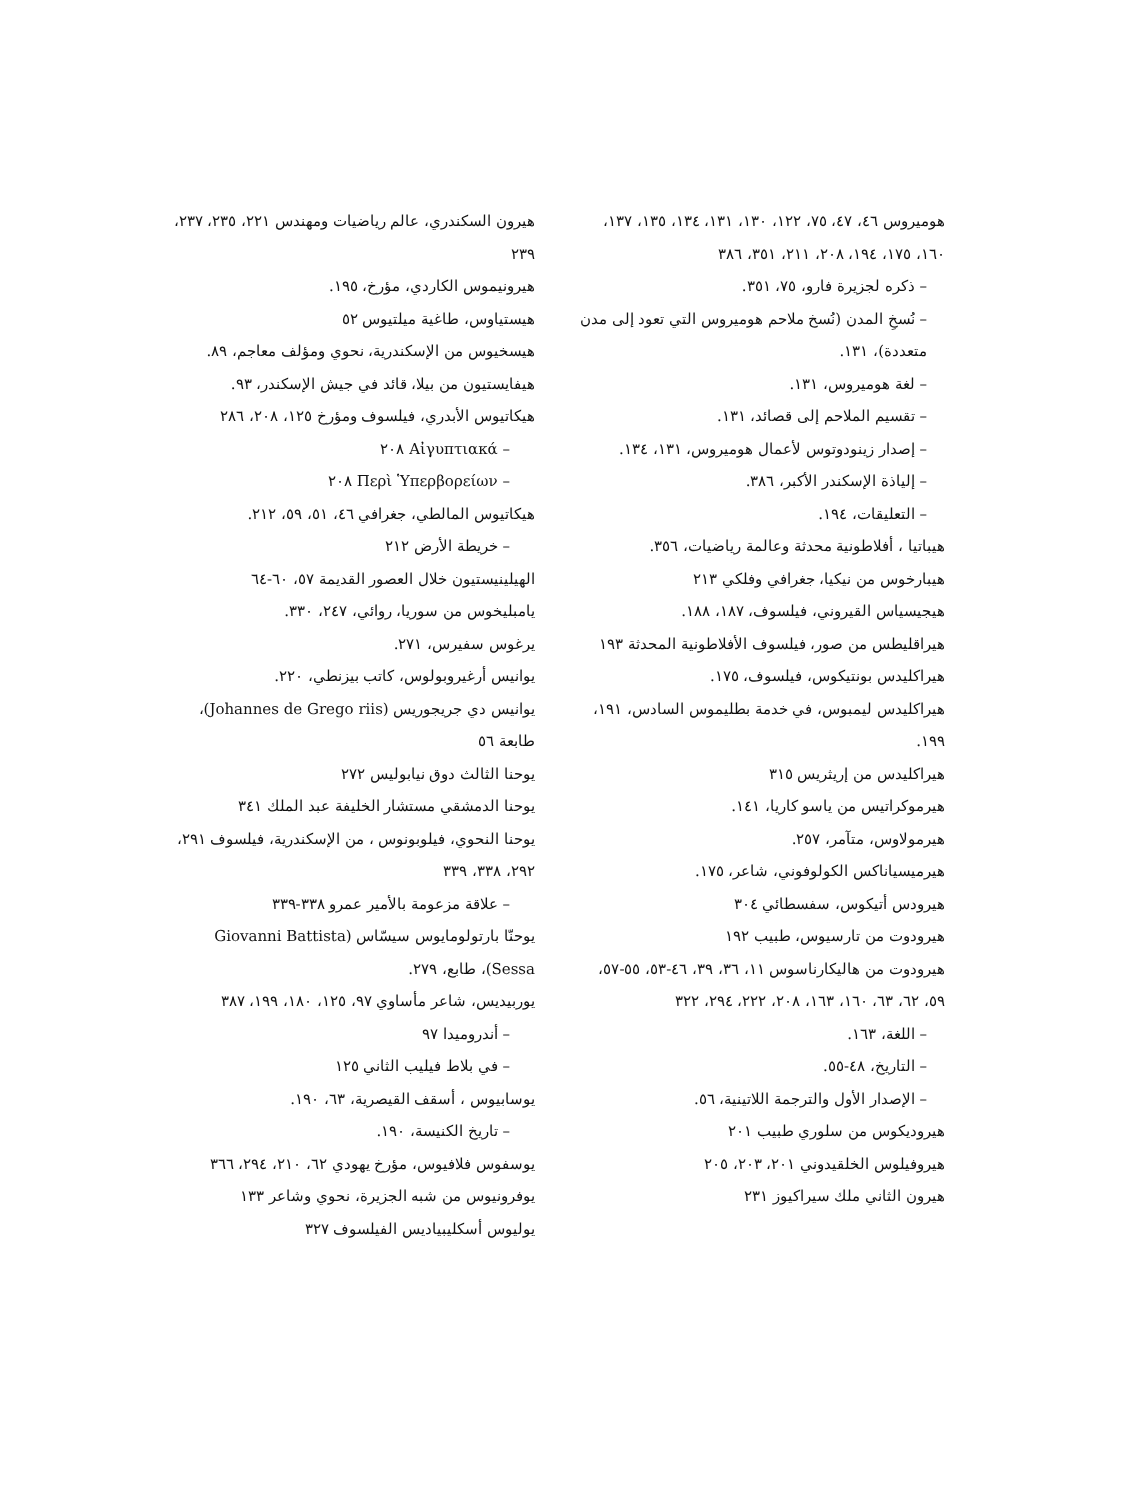هوميروس ٤٦، ٤٧، ٧٥، ١٢٢، ١٣٠، ١٣١، ١٣٤، ١٣٥، ١٣٧، ١٦٠، ١٧٥، ١٩٤، ٢٠٨، ٢١١، ٣٥١، ٣٨٦
– ذكره لجزيرة فارو، ٧٥، ٣٥١.
– نُسخِ المدن (نُسخ ملاحم هوميروس التي تعود إلى مدن متعددة)، ١٣١.
– لغة هوميروس، ١٣١.
– تقسيم الملاحم إلى قصائد، ١٣١.
– إصدار زينودوتوس لأعمال هوميروس، ١٣١، ١٣٤.
– إلياذة الإسكندر الأكبر، ٣٨٦.
– التعليقات، ١٩٤.
هيباتيا ، أفلاطونية محدثة وعالمة رياضيات، ٣٥٦.
هيبارخوس من نيكيا، جغرافي وفلكي ٢١٣
هيجيسياس القيروني، فيلسوف، ١٨٧، ١٨٨.
هيراقليطس من صور، فيلسوف الأفلاطونية المحدثة ١٩٣
هيراكليدس بونتيكوس، فيلسوف، ١٧٥.
هيراكليدس ليمبوس، في خدمة بطليموس السادس، ١٩١، ١٩٩.
هيراكليدس من إريثريس ٣١٥
هيرموكراتيس من ياسو كاريا، ١٤١.
هيرمولاوس، متآمر، ٢٥٧.
هيرميسياناكس الكولوفوني، شاعر، ١٧٥.
هيرودس أتيكوس، سفسطائي ٣٠٤
هيرودوت من تارسيوس، طبيب ١٩٢
هيرودوت من هاليكارناسوس ١١، ٣٦، ٣٩، ٤٦-٥٣، ٥٥-٥٧، ٥٩، ٦٢، ٦٣، ١٦٠، ١٦٣، ٢٠٨، ٢٢٢، ٢٩٤، ٣٢٢
– اللغة، ١٦٣.
– التاريخ، ٤٨-٥٥.
– الإصدار الأول والترجمة اللاتينية، ٥٦.
هيروديكوس من سلوري طبيب ٢٠١
هيروفيلوس الخلقيدوني ٢٠١، ٢٠٣، ٢٠٥
هيرون الثاني ملك سيراكيوز ٢٣١
هيرون السكندري، عالم رياضيات ومهندس ٢٢١، ٢٣٥، ٢٣٧، ٢٣٩
هيرونيموس الكاردي، مؤرخ، ١٩٥.
هيستياوس، طاغية ميلتيوس ٥٢
هيسخيوس من الإسكندرية، نحوي ومؤلف معاجم، ٨٩.
هيفايستيون من بيلا، قائد في جيش الإسكندر، ٩٣.
هيكاتيوس الأبدري، فيلسوف ومؤرخ ١٢٥، ٢٠٨، ٢٨٦
– Αἰγυπτιακά ٢٠٨
– Περὶ Ὑπερβορείων ٢٠٨
هيكاتيوس المالطي، جغرافي ٤٦، ٥١، ٥٩، ٢١٢.
– خريطة الأرض ٢١٢
الهيلينيستيون خلال العصور القديمة ٥٧، ٦٠-٦٤
يامبليخوس من سوريا، روائي، ٢٤٧، ٣٣٠.
يرغوس سفيرس، ٢٧١.
يوانيس أرغيروبولوس، كاتب بيزنطي، ٢٢٠.
يوانيس دي جريجوريس (Johannes de Grego riis)، طابعة ٥٦
يوحنا الثالث دوق نيابوليس ٢٧٢
يوحنا الدمشقي مستشار الخليفة عبد الملك ٣٤١
يوحنا النحوي، فيلوبونوس ، من الإسكندرية، فيلسوف ٢٩١، ٢٩٢، ٣٣٨، ٣٣٩
– علاقة مزعومة بالأمير عمرو ٣٣٨-٣٣٩
يوحنّا بارتولومايوس سيسّاس (Giovanni Battista Sessa)، طابع، ٢٧٩.
يوربيديس، شاعر مأساوي ٩٧، ١٢٥، ١٨٠، ١٩٩، ٣٨٧
– أندروميدا ٩٧
– في بلاط فيليب الثاني ١٢٥
يوسابيوس ، أسقف القيصرية، ٦٣، ١٩٠.
– تاريخ الكنيسة، ١٩٠.
يوسفوس فلافيوس، مؤرخ يهودي ٦٢، ٢١٠، ٢٩٤، ٣٦٦
يوفرونيوس من شبه الجزيرة، نحوي وشاعر ١٣٣
يوليوس أسكليبياديس الفيلسوف ٣٢٧